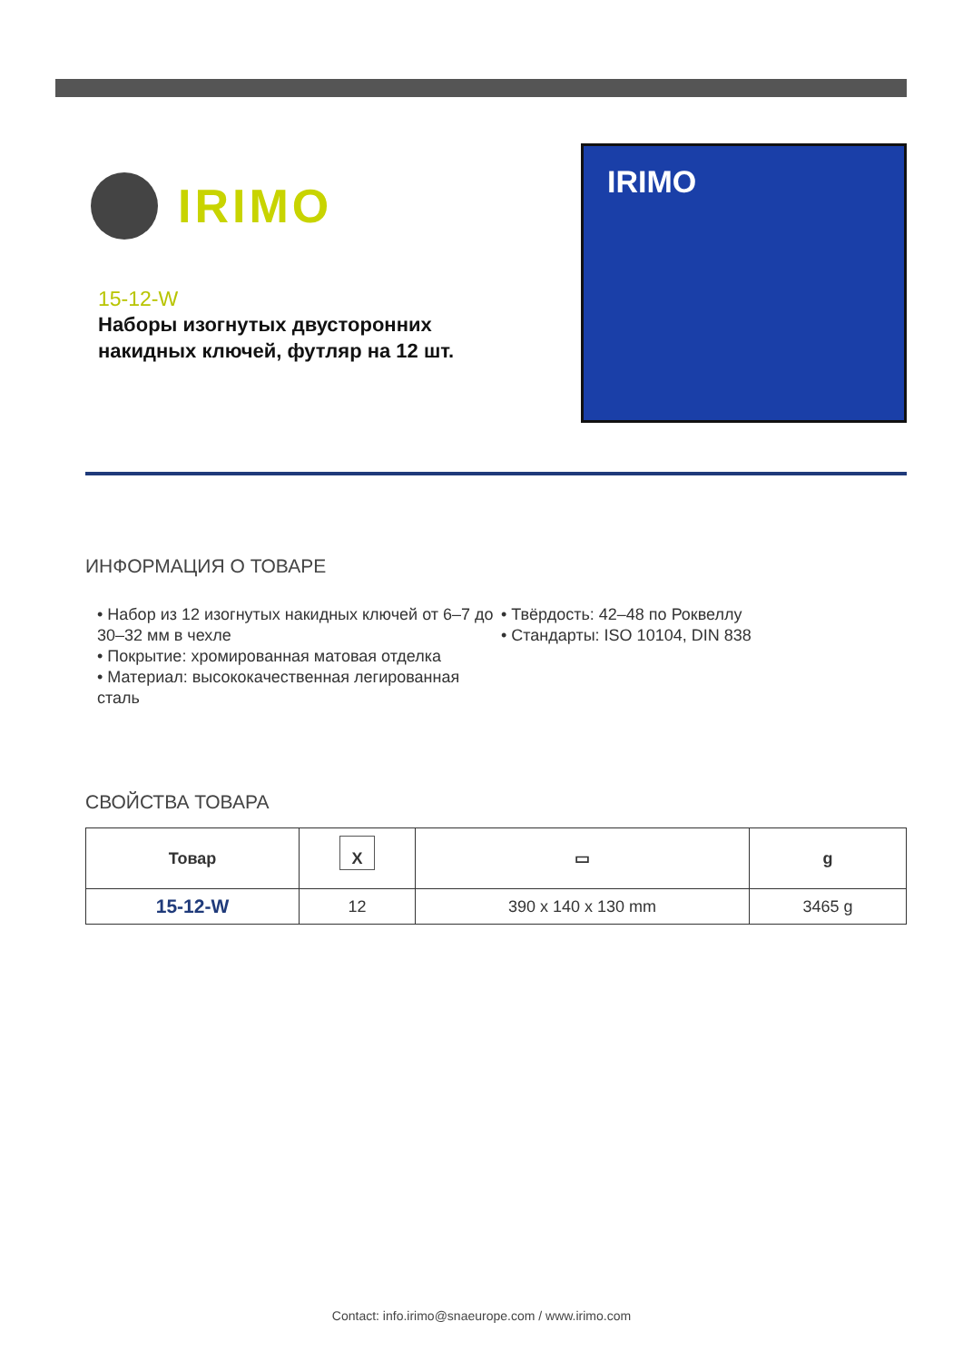IRIMO
15-12-W
Наборы изогнутых двусторонних накидных ключей, футляр на 12 шт.
IRIMO
ИНФОРМАЦИЯ О ТОВАРЕ
• Набор из 12 изогнутых накидных ключей от 6–7 до 30–32 мм в чехле
• Покрытие: хромированная матовая отделка
• Материал: высококачественная легированная сталь
• Твёрдость: 42–48 по Роквеллу
• Стандарты: ISO 10104, DIN 838
СВОЙСТВА ТОВАРА
| Товар | X | ▭ | g |
| --- | --- | --- | --- |
| 15-12-W | 12 | 390 x 140 x 130 mm | 3465 g |
Contact: info.irimo@snaeurope.com / www.irimo.com